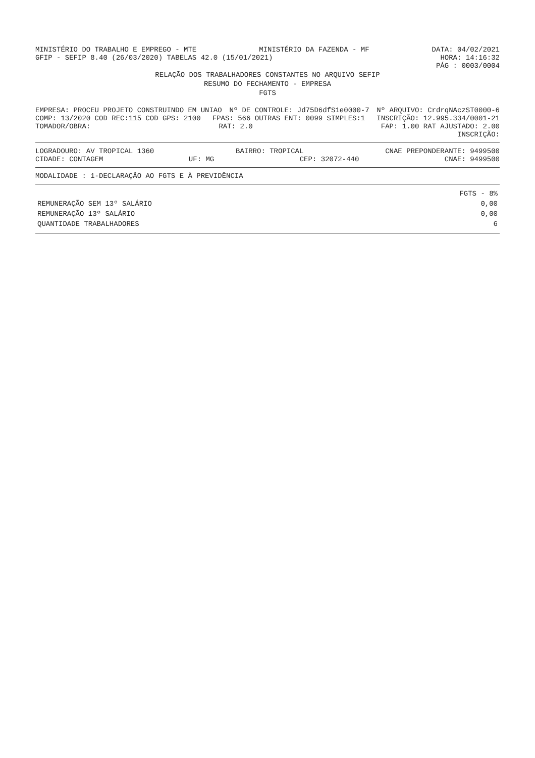MINISTÉRIO DO TRABALHO E EMPREGO - MTE
MINISTÉRIO DA FAZENDA - MF DATA: 04/02/2021
GFIP - SEFIP 8.40 (26/03/2020) TABELAS 42.0 (15/01/2021)
HORA: 14:16:32
PÁG : 0003/0004
RELAÇÃO DOS TRABALHADORES CONSTANTES NO ARQUIVO SEFIP
RESUMO DO FECHAMENTO - EMPRESA
FGTS
EMPRESA: PROCEU PROJETO CONSTRUINDO EM UNIAO
Nº DE CONTROLE: Jd75D6dfS1e0000-7
Nº ARQUIVO: CrdrqNAczST0000-6
COMP: 13/2020 COD REC:115 COD GPS: 2100
FPAS: 566 OUTRAS ENT: 0099 SIMPLES:1
INSCRIÇÃO: 12.995.334/0001-21
TOMADOR/OBRA: RAT: 2.0 FAP: 1.00 RAT AJUSTADO: 2.00
INSCRIÇÃO:
LOGRADOURO: AV TROPICAL 1360 BAIRRO: TROPICAL CNAE PREPONDERANTE: 9499500
CIDADE: CONTAGEM UF: MG CEP: 32072-440 CNAE: 9499500
MODALIDADE : 1-DECLARAÇÃO AO FGTS E À PREVIDÊNCIA
| | FGTS - 8% |
| --- | --- |
| REMUNERAÇÃO SEM 13º SALÁRIO | 0,00 |
| REMUNERAÇÃO 13º SALÁRIO | 0,00 |
| QUANTIDADE TRABALHADORES | 6 |